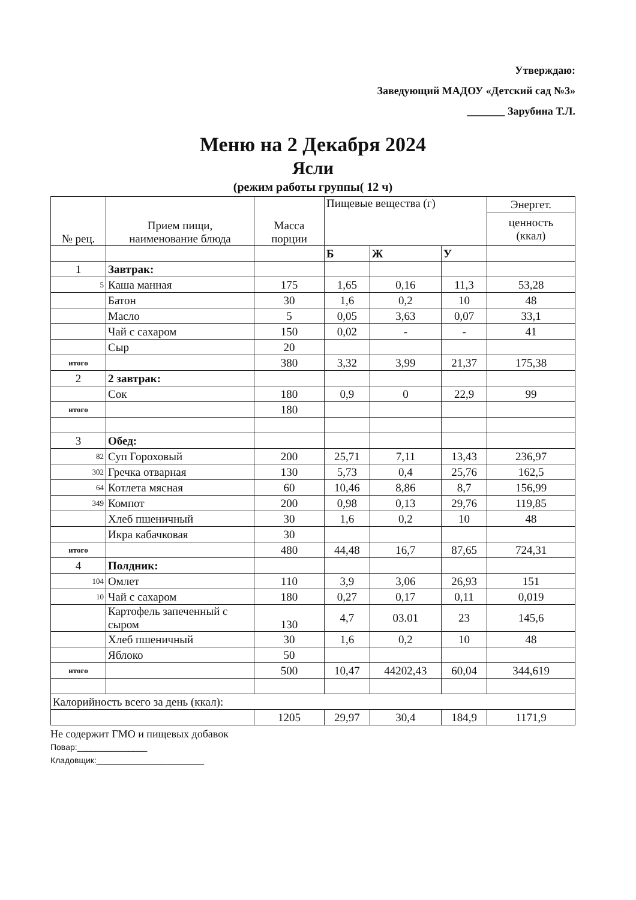Утверждаю:
Заведующий МАДОУ «Детский сад №3»
_______ Зарубина Т.Л.
Меню на 2 Декабря 2024
Ясли
(режим работы группы( 12 ч)
| № рец. | Прием пищи, наименование блюда | Масса порции | Пищевые вещества (г) | | | Энергет. |
| --- | --- | --- | --- | --- | --- | --- |
| | | | | | | ценность (ккал) |
| | | | Б | Ж | У | |
| 1 | Завтрак: | | | | | |
| 5 | Каша манная | 175 | 1,65 | 0,16 | 11,3 | 53,28 |
| | Батон | 30 | 1,6 | 0,2 | 10 | 48 |
| | Масло | 5 | 0,05 | 3,63 | 0,07 | 33,1 |
| | Чай с сахаром | 150 | 0,02 | - | - | 41 |
| | Сыр | 20 | | | | |
| итого | | 380 | 3,32 | 3,99 | 21,37 | 175,38 |
| 2 | 2 завтрак: | | | | | |
| | Сок | 180 | 0,9 | 0 | 22,9 | 99 |
| итого | | 180 | | | | |
| 3 | Обед: | | | | | |
| 82 | Суп Гороховый | 200 | 25,71 | 7,11 | 13,43 | 236,97 |
| 302 | Гречка отварная | 130 | 5,73 | 0,4 | 25,76 | 162,5 |
| 64 | Котлета мясная | 60 | 10,46 | 8,86 | 8,7 | 156,99 |
| 349 | Компот | 200 | 0,98 | 0,13 | 29,76 | 119,85 |
| | Хлеб пшеничный | 30 | 1,6 | 0,2 | 10 | 48 |
| | Икра кабачковая | 30 | | | | |
| итого | | 480 | 44,48 | 16,7 | 87,65 | 724,31 |
| 4 | Полдник: | | | | | |
| 104 | Омлет | 110 | 3,9 | 3,06 | 26,93 | 151 |
| 10 | Чай с сахаром | 180 | 0,27 | 0,17 | 0,11 | 0,019 |
| | Картофель запеченный с сыром | 130 | 4,7 | 03.01 | 23 | 145,6 |
| | Хлеб пшеничный | 30 | 1,6 | 0,2 | 10 | 48 |
| | Яблоко | 50 | | | | |
| итого | | 500 | 10,47 | 44202,43 | 60,04 | 344,619 |
| Калорийность всего за день (ккал): | | | | | | |
| | | 1205 | 29,97 | 30,4 | 184,9 | 1171,9 |
Не содержит ГМО и пищевых добавок
Повар:_______________
Кладовщик:_______________________